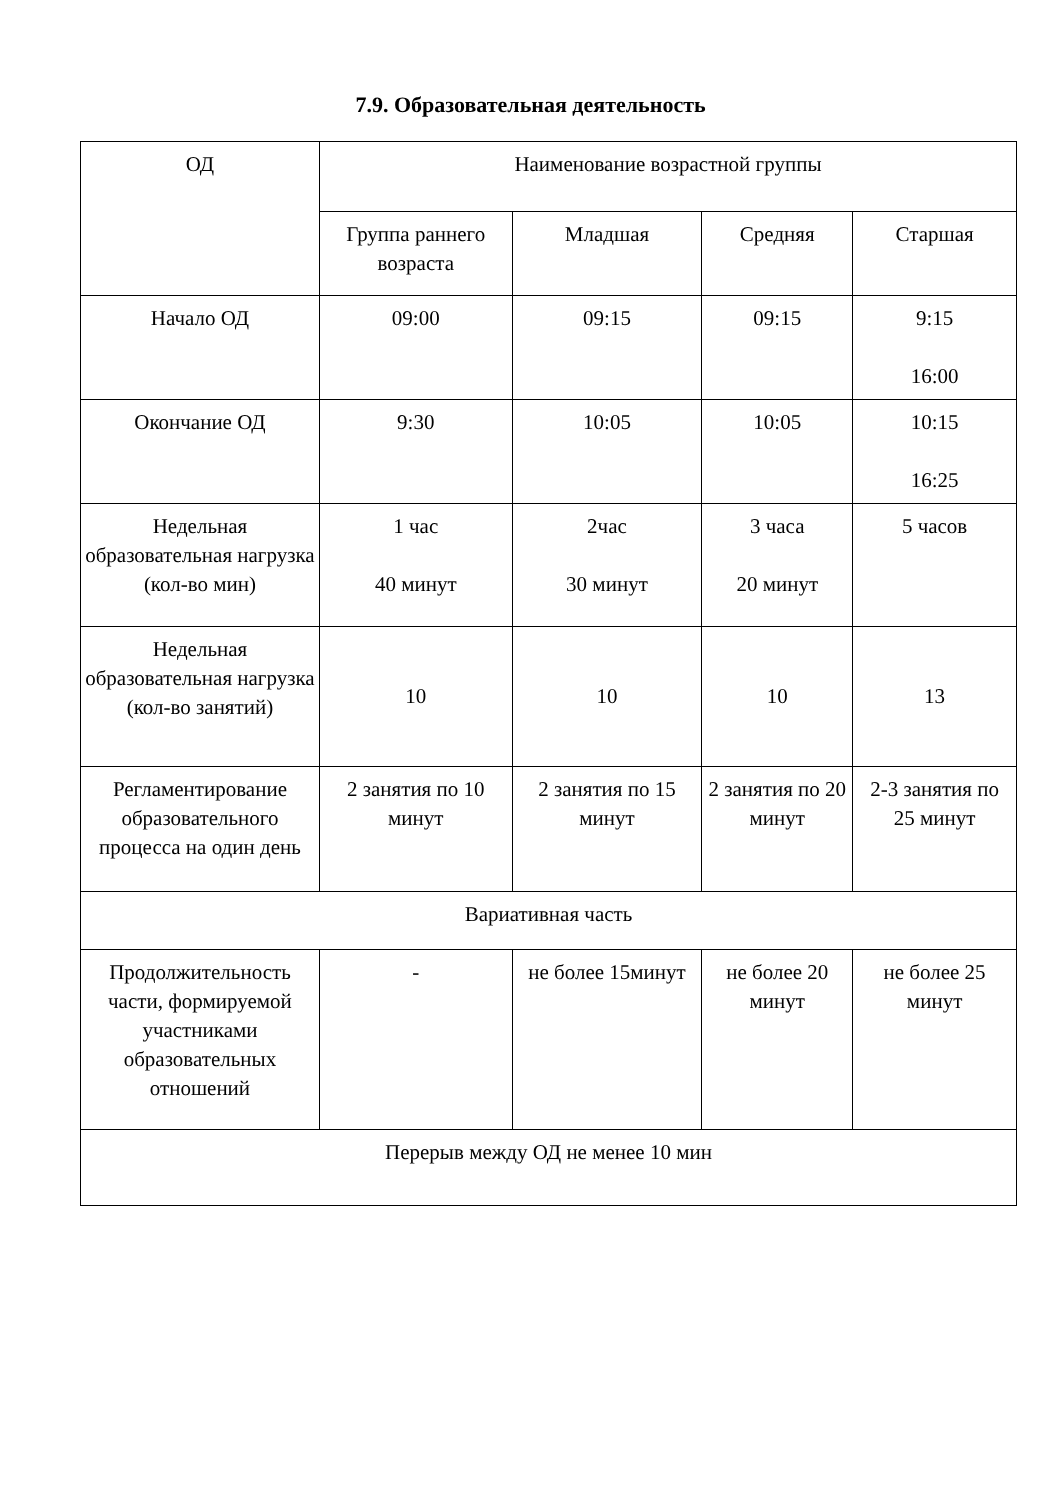7.9. Образовательная деятельность
| ОД | Наименование возрастной группы | | | |
| | Группа раннего возраста | Младшая | Средняя | Старшая |
| Начало ОД | 09:00 | 09:15 | 09:15 | 9:15 16:00 |
| Окончание ОД | 9:30 | 10:05 | 10:05 | 10:15 16:25 |
| Недельная образовательная нагрузка (кол-во мин) | 1 час 40 минут | 2час 30 минут | 3 часа 20 минут | 5 часов |
| Недельная образовательная нагрузка (кол-во занятий) | 10 | 10 | 10 | 13 |
| Регламентирование образовательного процесса на один день | 2 занятия по 10 минут | 2 занятия по 15 минут | 2 занятия по 20 минут | 2-3 занятия по 25 минут |
| Вариативная часть | | | | |
| Продолжительность части, формируемой участниками образовательных отношений | - | не более 15минут | не более 20 минут | не более 25 минут |
| Перерыв между ОД не менее 10 мин | | | | |